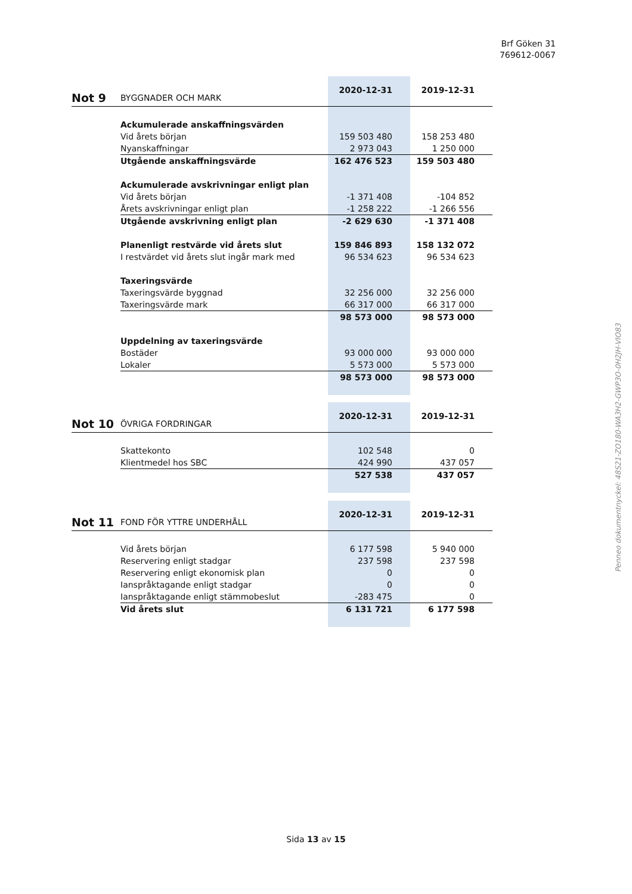Brf Göken 31
769612-0067
Penneo dokumentnyckel: 48S21-ZO180-WA3H2-GWP3O-0H2JH-VIO83
| Not 9 | BYGGNADER OCH MARK | 2020-12-31 | 2019-12-31 |
| | Ackumulerade anskaffningsvärden | | |
| | Vid årets början | 159 503 480 | 158 253 480 |
| | Nyanskaffningar | 2 973 043 | 1 250 000 |
| | Utgående anskaffningsvärde | 162 476 523 | 159 503 480 |
| | Ackumulerade avskrivningar enligt plan | | |
| | Vid årets början | -1 371 408 | -104 852 |
| | Årets avskrivningar enligt plan | -1 258 222 | -1 266 556 |
| | Utgående avskrivning enligt plan | -2 629 630 | -1 371 408 |
| | Planenligt restvärde vid årets slut | 159 846 893 | 158 132 072 |
| | I restvärdet vid årets slut ingår mark med | 96 534 623 | 96 534 623 |
| | Taxeringsvärde | | |
| | Taxeringsvärde byggnad | 32 256 000 | 32 256 000 |
| | Taxeringsvärde mark | 66 317 000 | 66 317 000 |
| | | 98 573 000 | 98 573 000 |
| | Uppdelning av taxeringsvärde | | |
| | Bostäder | 93 000 000 | 93 000 000 |
| | Lokaler | 5 573 000 | 5 573 000 |
| | | 98 573 000 | 98 573 000 |
| Not 10 | ÖVRIGA FORDRINGAR | 2020-12-31 | 2019-12-31 |
| | Skattekonto | 102 548 | 0 |
| | Klientmedel hos SBC | 424 990 | 437 057 |
| | | 527 538 | 437 057 |
| Not 11 | FOND FÖR YTTRE UNDERHÅLL | 2020-12-31 | 2019-12-31 |
| | Vid årets början | 6 177 598 | 5 940 000 |
| | Reservering enligt stadgar | 237 598 | 237 598 |
| | Reservering enligt ekonomisk plan | 0 | 0 |
| | Ianspråktagande enligt stadgar | 0 | 0 |
| | Ianspråktagande enligt stämmobeslut | -283 475 | 0 |
| | Vid årets slut | 6 131 721 | 6 177 598 |
Sida 13 av 15